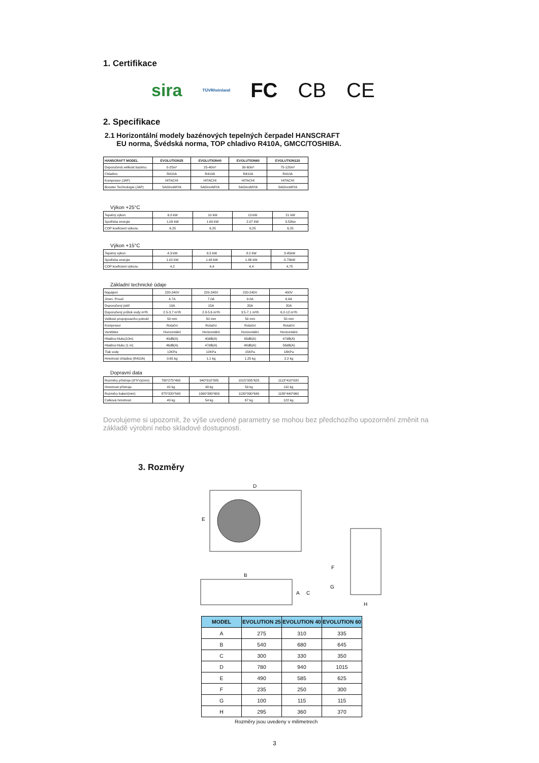1. Certifikace
sira TÜVRheinland FC CB CE
2. Specifikace
2.1 Horizontální modely bazénových tepelných čerpadel HANSCRAFT
EU norma, Švédská norma, TOP chladivo R410A, GMCC/TOSHIBA.
| HANSCRAFT MODEL | EVOLUTION25 | EVOLUTION40 | EVOLUTION60 | EVOLUTION120 |
| --- | --- | --- | --- | --- |
| Doporučená velikost bazénu | 0-25m³ | 25-40m³ | 30-60m³ | 75-120m³ |
| Chladivo | R410A | R410A | R410A | R410A |
| Kompresor (JAP) | HITACHI | HITACHI | HITACHI | HITACHI |
| Booster Technologie (JAP) | SAGInoMIYA | SAGInoMIYA | SAGInoMIYA | SAGInoMIYA |
Výkon +25°C
| Tepelný výkon | 6,8 kW | 10 kW | 13 kW | 21 kW |
| Spotřeba energie | 1,09 kW | 1.60 kW | 2.07 kW | 3.52kw |
| COP koeficient výkonu | 6,25 | 6,25 | 6,25 | 6,25 |
Výkon +15°C
| Tepelný výkon | 4.3 kW | 6.5 kW | 8.2 kW | 3.45kW |
| Spotřeba energie | 1.02 kW | 1.48 kW | 1.86 kW | 0.73kW |
| COP koeficient výkonu | 4,2 | 4,4 | 4,4 | 4,75 |
Základní technické údaje
| Napájení | 220-240V | 220-240V | 220-240V | 400V |
| Jmen. Proud | 4.7A | 7.0A | 9.0A | 6.6A |
| Doporučený jistič | 10A | 15A | 20A | 20A |
| Doporučený průtok vody m³/h | 2.5-3.7 m³/h | 2.8-5.6 m³/h | 3.5-7.1 m³/h | 6.2-12 m³/h |
| Velikost propojovacího potrubí | 50 mm | 50 mm | 50 mm | 50 mm |
| Kompresor | Rotační | Rotační | Rotační | Rotační |
| Ventilátor | Horizontální | Horizontální | Horizontální | Horizontální |
| Hladina hluku(10m) | 40dB(A) | 40dB(A) | 43dB(A) | 47dB(A) |
| Hladina hluku (1 m) | 46dB(A) | 47dB(A) | 48dB(A) | 56dB(A) |
| Tlak vody | 12KPa | 12KPa | 15KPa | 18KPa |
| Hmotnost chladiva (R410A) | 0.65 kg | 1.1 kg | 1.25 kg | 2.2 kg |
Dopravní data
| Rozměry přístroje (d*h*v)(mm) | 780*275*490 | 940*310*585 | 1015*335*625 | 1113*410*920 |
| Hmotnost přístroje | 42 kg | 48 kg | 59 kg | 110 kg |
| Rozměry balení(mm) | 875*320*540 | 1060*380*600 | 1130*390*640 | 1180*440*960 |
| Celková hmotnost | 49 kg | 54 kg | 67 kg | 122 kg |
Dovolujeme si upozornit, že výše uvedené parametry se mohou bez předchozího upozornění změnit na základě výrobní nebo skladové dostupnosti.
3. Rozměry
D
E
B
A
C
F
G
H
| MODEL | EVOLUTION 25 | EVOLUTION 40 | EVOLUTION 60 |
| --- | --- | --- | --- |
| A | 275 | 310 | 335 |
| B | 540 | 680 | 645 |
| C | 300 | 330 | 350 |
| D | 780 | 940 | 1015 |
| E | 490 | 585 | 625 |
| F | 235 | 250 | 300 |
| G | 100 | 115 | 115 |
| H | 295 | 360 | 370 |
Rozměry jsou uvedeny v milimetrech
3